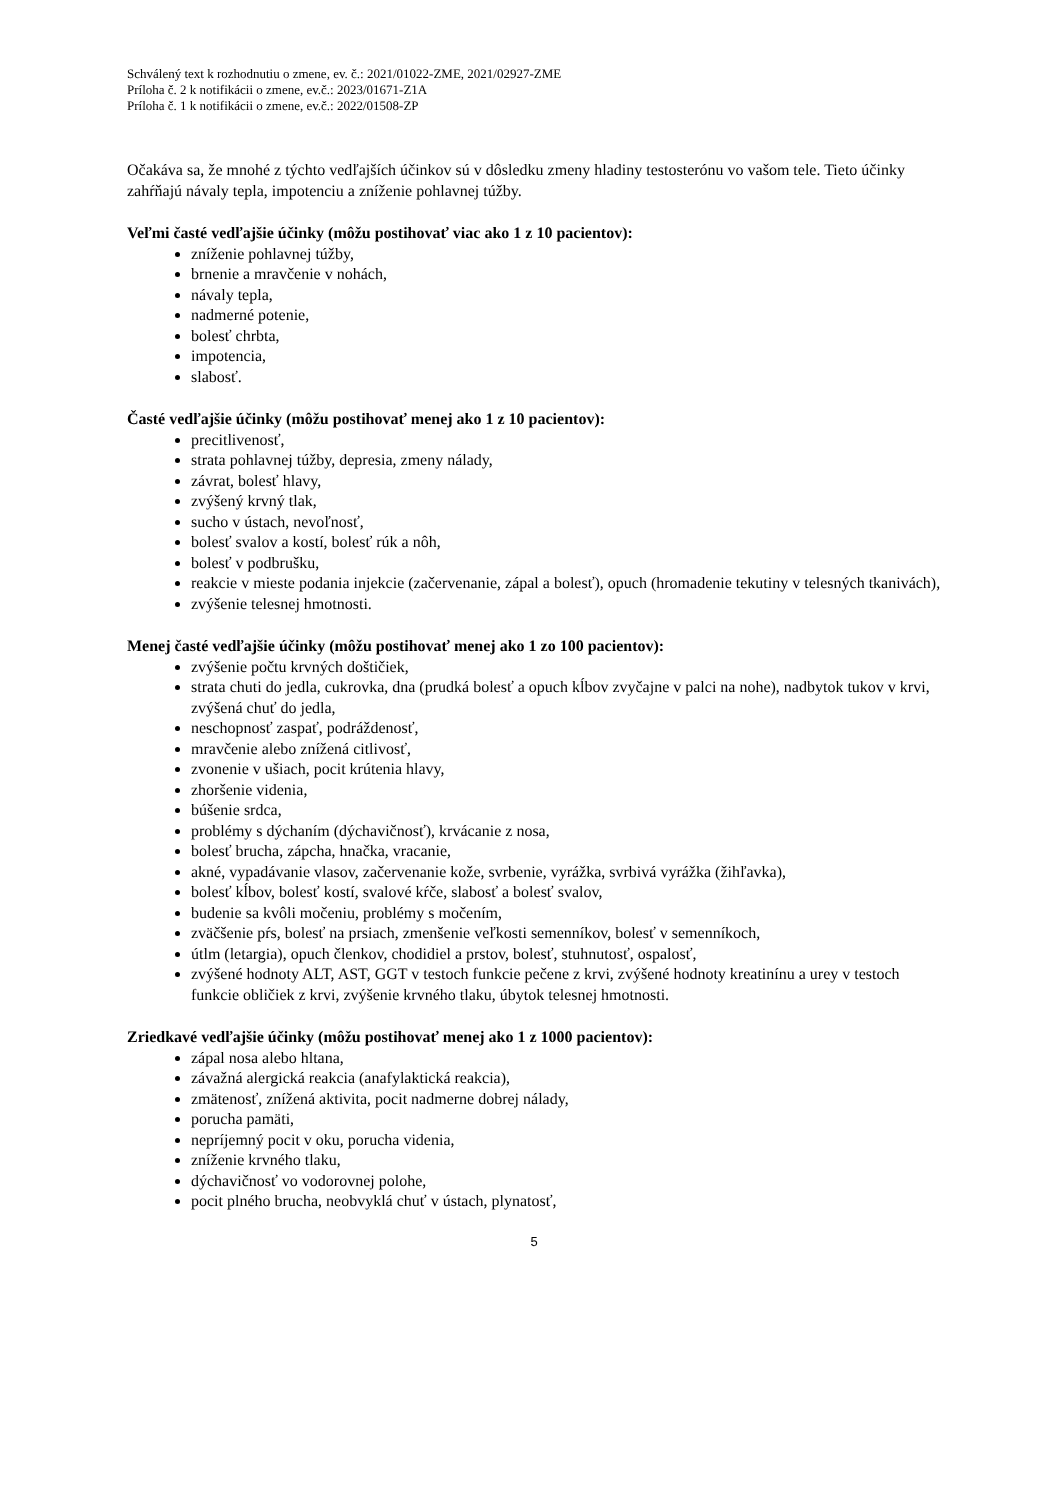Schválený text k rozhodnutiu o zmene, ev. č.: 2021/01022-ZME, 2021/02927-ZME
Príloha č. 2 k notifikácii o zmene, ev.č.: 2023/01671-Z1A
Príloha č. 1 k notifikácii o zmene, ev.č.: 2022/01508-ZP
Očakáva sa, že mnohé z týchto vedľajších účinkov sú v dôsledku zmeny hladiny testosterónu vo vašom tele. Tieto účinky zahŕňajú návaly tepla, impotenciu a zníženie pohlavnej túžby.
Veľmi časté vedľajšie účinky (môžu postihovať viac ako 1 z 10 pacientov):
zníženie pohlavnej túžby,
brnenie a mravčenie v nohách,
návaly tepla,
nadmerné potenie,
bolesť chrbta,
impotencia,
slabosť.
Časté vedľajšie účinky (môžu postihovať menej ako 1 z 10 pacientov):
precitlivenosť,
strata pohlavnej túžby, depresia, zmeny nálady,
závrat, bolesť hlavy,
zvýšený krvný tlak,
sucho v ústach, nevoľnosť,
bolesť svalov a kostí, bolesť rúk a nôh,
bolesť v podbrušku,
reakcie v mieste podania injekcie (začervenanie, zápal a bolesť), opuch (hromadenie tekutiny v telesných tkanivách),
zvýšenie telesnej hmotnosti.
Menej časté vedľajšie účinky (môžu postihovať menej ako 1 zo 100 pacientov):
zvýšenie počtu krvných doštičiek,
strata chuti do jedla, cukrovka, dna (prudká bolesť a opuch kĺbov zvyčajne v palci na nohe), nadbytok tukov v krvi, zvýšená chuť do jedla,
neschopnosť zaspať, podráždenosť,
mravčenie alebo znížená citlivosť,
zvonenie v ušiach, pocit krútenia hlavy,
zhoršenie videnia,
búšenie srdca,
problémy s dýchaním (dýchavičnosť), krvácanie z nosa,
bolesť brucha, zápcha, hnačka, vracanie,
akné, vypadávanie vlasov, začervenanie kože, svrbenie, vyrážka, svrbivá vyrážka (žihľavka),
bolesť kĺbov, bolesť kostí, svalové kŕče, slabosť a bolesť svalov,
budenie sa kvôli močeniu, problémy s močením,
zväčšenie pŕs, bolesť na prsiach, zmenšenie veľkosti semenníkov, bolesť v semenníkoch,
útlm (letargia), opuch členkov, chodidiel a prstov, bolesť, stuhnutosť, ospalosť,
zvýšené hodnoty ALT, AST, GGT v testoch funkcie pečene z krvi, zvýšené hodnoty kreatinínu a urey v testoch funkcie obličiek z krvi, zvýšenie krvného tlaku, úbytok telesnej hmotnosti.
Zriedkavé vedľajšie účinky (môžu postihovať menej ako 1 z 1000 pacientov):
zápal nosa alebo hltana,
závažná alergická reakcia (anafylaktická reakcia),
zmätenosť, znížená aktivita, pocit nadmerne dobrej nálady,
porucha pamäti,
nepríjemný pocit v oku, porucha videnia,
zníženie krvného tlaku,
dýchavičnosť vo vodorovnej polohe,
pocit plného brucha, neobvyklá chuť v ústach, plynatosť,
5